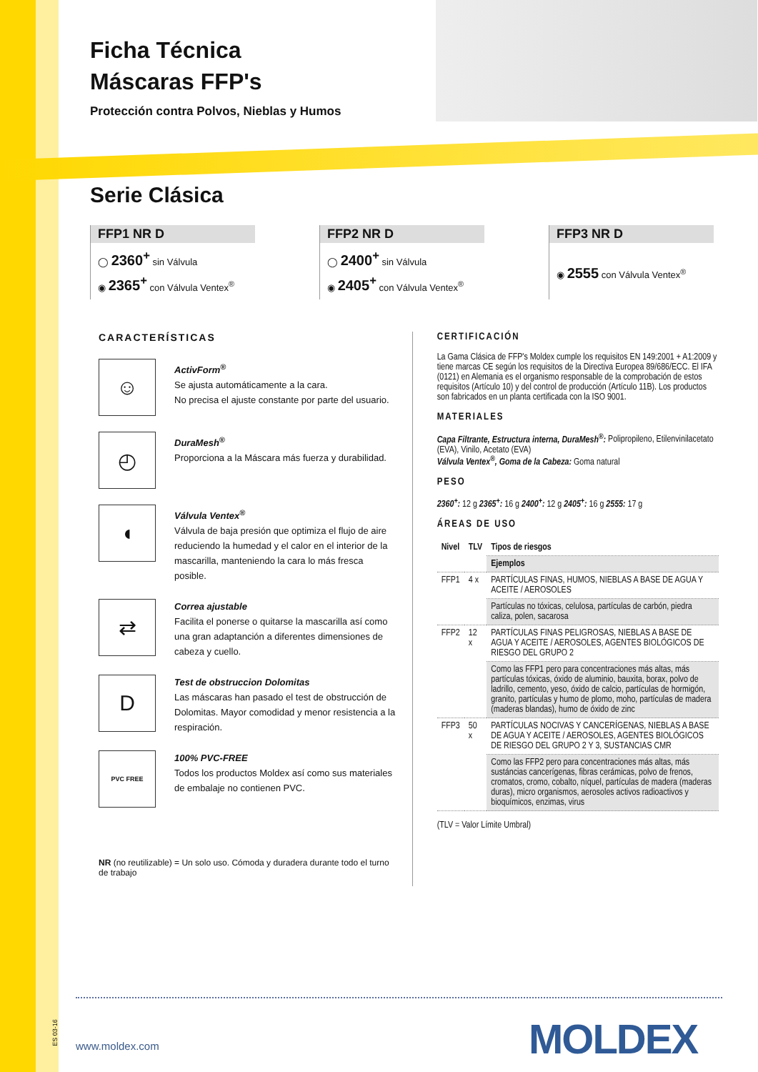Ficha Técnica
Máscaras FFP's
Protección contra Polvos, Nieblas y Humos
Serie Clásica
FFP1 NR D
◯ 2360<sup>+</sup> sin Válvula
◉ 2365<sup>+</sup> con Válvula Ventex<sup>®</sup>
FFP2 NR D
◯ 2400<sup>+</sup> sin Válvula
◉ 2405<sup>+</sup> con Válvula Ventex<sup>®</sup>
FFP3 NR D
◉ 2555 con Válvula Ventex<sup>®</sup>
CARACTERÍSTICAS
☺
ActivForm<sup>®</sup>
Se ajusta automáticamente a la cara.
No precisa el ajuste constante por parte del usuario.
◴
DuraMesh<sup>®</sup>
Proporciona a la Máscara más fuerza y durabilidad.
◖
Válvula Ventex<sup>®</sup>
Válvula de baja presión que optimiza el flujo de aire reduciendo la humedad y el calor en el interior de la mascarilla, manteniendo la cara lo más fresca posible.
⇄
Correa ajustable
Facilita el ponerse o quitarse la mascarilla así como una gran adaptanción a diferentes dimensiones de cabeza y cuello.
D
Test de obstruccion Dolomitas
Las máscaras han pasado el test de obstrucción de Dolomitas. Mayor comodidad y menor resistencia a la respiración.
PVC FREE
100% PVC-FREE
Todos los productos Moldex así como sus materiales de embalaje no contienen PVC.
NR (no reutilizable) = Un solo uso. Cómoda y duradera durante todo el turno de trabajo
CERTIFICACIÓN
La Gama Clásica de FFP's Moldex cumple los requisitos EN 149:2001 + A1:2009 y tiene marcas CE según los requisitos de la Directiva Europea 89/686/ECC. El IFA (0121) en Alemania es el organismo responsable de la comprobación de estos requisitos (Artículo 10) y del control de producción (Artículo 11B). Los productos son fabricados en un planta certificada con la ISO 9001.
MATERIALES
Capa Filtrante, Estructura interna, DuraMesh<sup>®</sup>: Polipropileno, Etilenvinilacetato (EVA), Vinilo, Acetato (EVA)
Válvula Ventex<sup>®</sup>, Goma de la Cabeza: Goma natural
PESO
2360<sup>+</sup>: 12 g 2365<sup>+</sup>: 16 g 2400<sup>+</sup>: 12 g 2405<sup>+</sup>: 16 g 2555: 17 g
ÁREAS DE USO
| Nivel | TLV | Tipos de riesgos |
| --- | --- | --- |
| | | Ejemplos |
| FFP1 | 4 x | PARTÍCULAS FINAS, HUMOS, NIEBLAS A BASE DE AGUA Y ACEITE / AEROSOLES |
| | | Partículas no tóxicas, celulosa, partículas de carbón, piedra caliza, polen, sacarosa |
| FFP2 | 12 x | PARTÍCULAS FINAS PELIGROSAS, NIEBLAS A BASE DE AGUA Y ACEITE / AEROSOLES, AGENTES BIOLÓGICOS DE RIESGO DEL GRUPO 2 |
| | | Como las FFP1 pero para concentraciones más altas, más partículas tóxicas, óxido de aluminio, bauxita, borax, polvo de ladrillo, cemento, yeso, óxido de calcio, partículas de hormigón, granito, partículas y humo de plomo, moho, partículas de madera (maderas blandas), humo de óxido de zinc |
| FFP3 | 50 x | PARTÍCULAS NOCIVAS Y CANCERÍGENAS, NIEBLAS A BASE DE AGUA Y ACEITE / AEROSOLES, AGENTES BIOLÓGICOS DE RIESGO DEL GRUPO 2 Y 3, SUSTANCIAS CMR |
| | | Como las FFP2 pero para concentraciones más altas, más sustáncias cancerígenas, fibras cerámicas, polvo de frenos, cromatos, cromo, cobalto, níquel, partículas de madera (maderas duras), micro organismos, aerosoles activos radioactivos y bioquímicos, enzimas, virus |
(TLV = Valor Límite Umbral)
ES 03-16
www.moldex.com MOLDEX